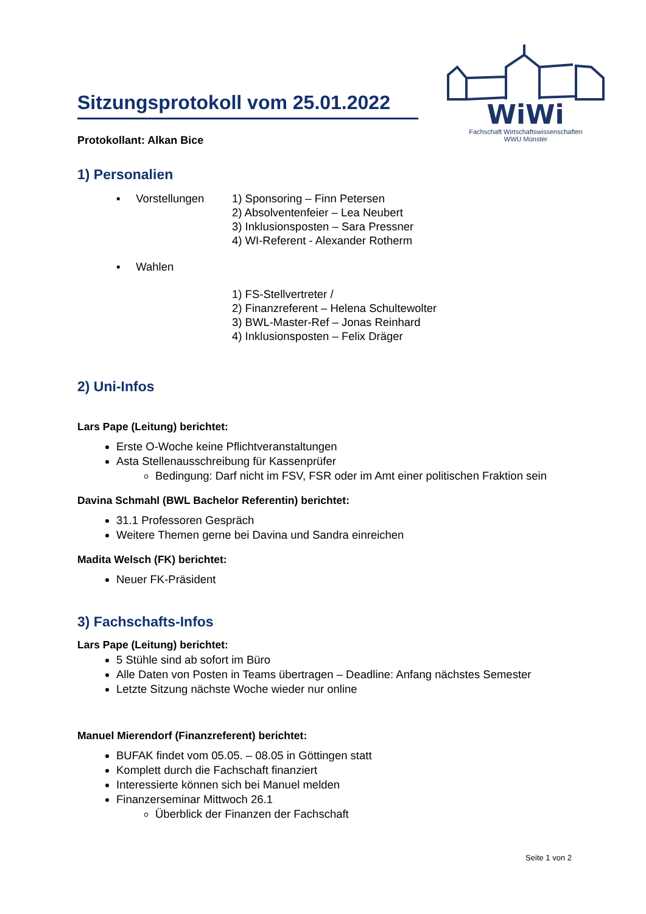WiWi
Fachschaft Wirtschaftswissenschaften
WWU Münster
Sitzungsprotokoll vom 25.01.2022
Protokollant: Alkan Bice
1) Personalien
▪ Vorstellungen
1) Sponsoring – Finn Petersen
2) Absolventenfeier – Lea Neubert
3) Inklusionsposten – Sara Pressner
4) WI-Referent - Alexander Rotherm
▪ Wahlen
1) FS-Stellvertreter /
2) Finanzreferent – Helena Schultewolter
3) BWL-Master-Ref – Jonas Reinhard
4) Inklusionsposten – Felix Dräger
2) Uni-Infos
Lars Pape (Leitung) berichtet:
Erste O-Woche keine Pflichtveranstaltungen
Asta Stellenausschreibung für Kassenprüfer
Bedingung: Darf nicht im FSV, FSR oder im Amt einer politischen Fraktion sein
Davina Schmahl (BWL Bachelor Referentin) berichtet:
31.1 Professoren Gespräch
Weitere Themen gerne bei Davina und Sandra einreichen
Madita Welsch (FK) berichtet:
Neuer FK-Präsident
3) Fachschafts-Infos
Lars Pape (Leitung) berichtet:
5 Stühle sind ab sofort im Büro
Alle Daten von Posten in Teams übertragen – Deadline: Anfang nächstes Semester
Letzte Sitzung nächste Woche wieder nur online
Manuel Mierendorf (Finanzreferent) berichtet:
BUFAK findet vom 05.05. – 08.05 in Göttingen statt
Komplett durch die Fachschaft finanziert
Interessierte können sich bei Manuel melden
Finanzerseminar Mittwoch 26.1
Überblick der Finanzen der Fachschaft
Seite 1 von 2